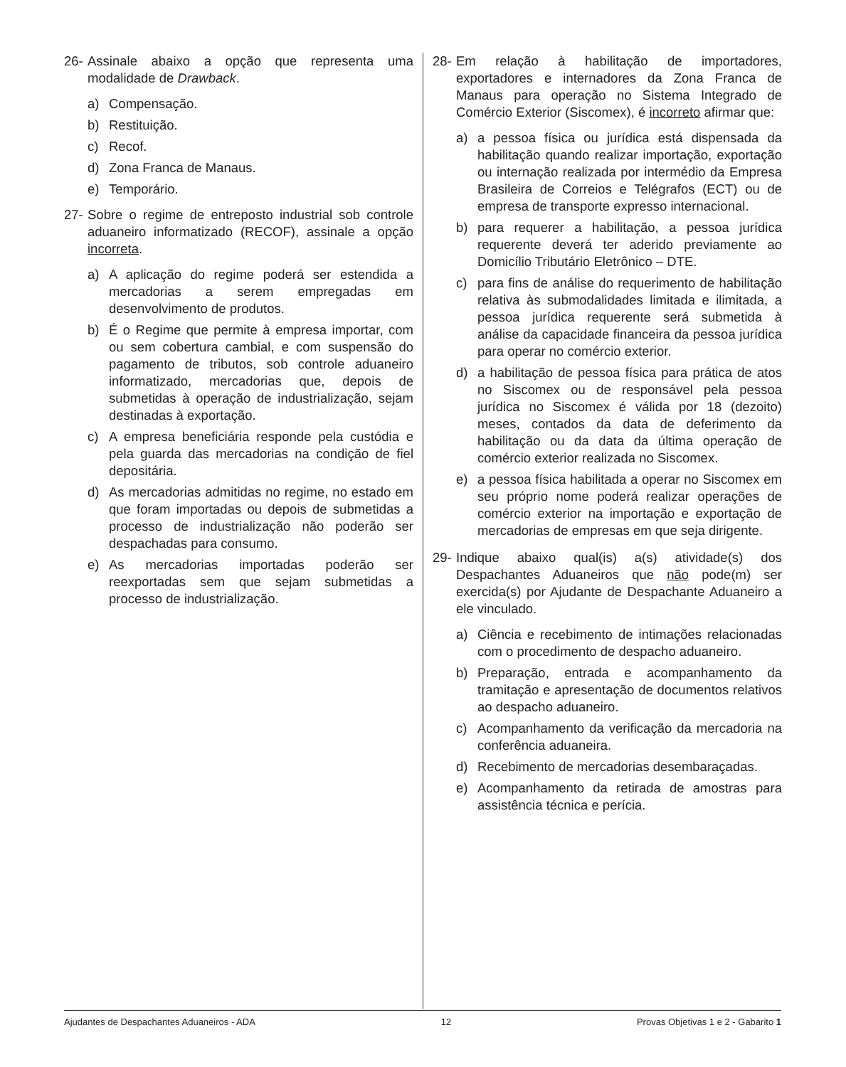26- Assinale abaixo a opção que representa uma modalidade de Drawback.
a) Compensação.
b) Restituição.
c) Recof.
d) Zona Franca de Manaus.
e) Temporário.
27- Sobre o regime de entreposto industrial sob controle aduaneiro informatizado (RECOF), assinale a opção incorreta.
a) A aplicação do regime poderá ser estendida a mercadorias a serem empregadas em desenvolvimento de produtos.
b) É o Regime que permite à empresa importar, com ou sem cobertura cambial, e com suspensão do pagamento de tributos, sob controle aduaneiro informatizado, mercadorias que, depois de submetidas à operação de industrialização, sejam destinadas à exportação.
c) A empresa beneficiária responde pela custódia e pela guarda das mercadorias na condição de fiel depositária.
d) As mercadorias admitidas no regime, no estado em que foram importadas ou depois de submetidas a processo de industrialização não poderão ser despachadas para consumo.
e) As mercadorias importadas poderão ser reexportadas sem que sejam submetidas a processo de industrialização.
28- Em relação à habilitação de importadores, exportadores e internadores da Zona Franca de Manaus para operação no Sistema Integrado de Comércio Exterior (Siscomex), é incorreto afirmar que:
a) a pessoa física ou jurídica está dispensada da habilitação quando realizar importação, exportação ou internação realizada por intermédio da Empresa Brasileira de Correios e Telégrafos (ECT) ou de empresa de transporte expresso internacional.
b) para requerer a habilitação, a pessoa jurídica requerente deverá ter aderido previamente ao Domicílio Tributário Eletrônico – DTE.
c) para fins de análise do requerimento de habilitação relativa às submodalidades limitada e ilimitada, a pessoa jurídica requerente será submetida à análise da capacidade financeira da pessoa jurídica para operar no comércio exterior.
d) a habilitação de pessoa física para prática de atos no Siscomex ou de responsável pela pessoa jurídica no Siscomex é válida por 18 (dezoito) meses, contados da data de deferimento da habilitação ou da data da última operação de comércio exterior realizada no Siscomex.
e) a pessoa física habilitada a operar no Siscomex em seu próprio nome poderá realizar operações de comércio exterior na importação e exportação de mercadorias de empresas em que seja dirigente.
29- Indique abaixo qual(is) a(s) atividade(s) dos Despachantes Aduaneiros que não pode(m) ser exercida(s) por Ajudante de Despachante Aduaneiro a ele vinculado.
a) Ciência e recebimento de intimações relacionadas com o procedimento de despacho aduaneiro.
b) Preparação, entrada e acompanhamento da tramitação e apresentação de documentos relativos ao despacho aduaneiro.
c) Acompanhamento da verificação da mercadoria na conferência aduaneira.
d) Recebimento de mercadorias desembaraçadas.
e) Acompanhamento da retirada de amostras para assistência técnica e perícia.
Ajudantes de Despachantes Aduaneiros - ADA 12 Provas Objetivas 1 e 2 - Gabarito 1